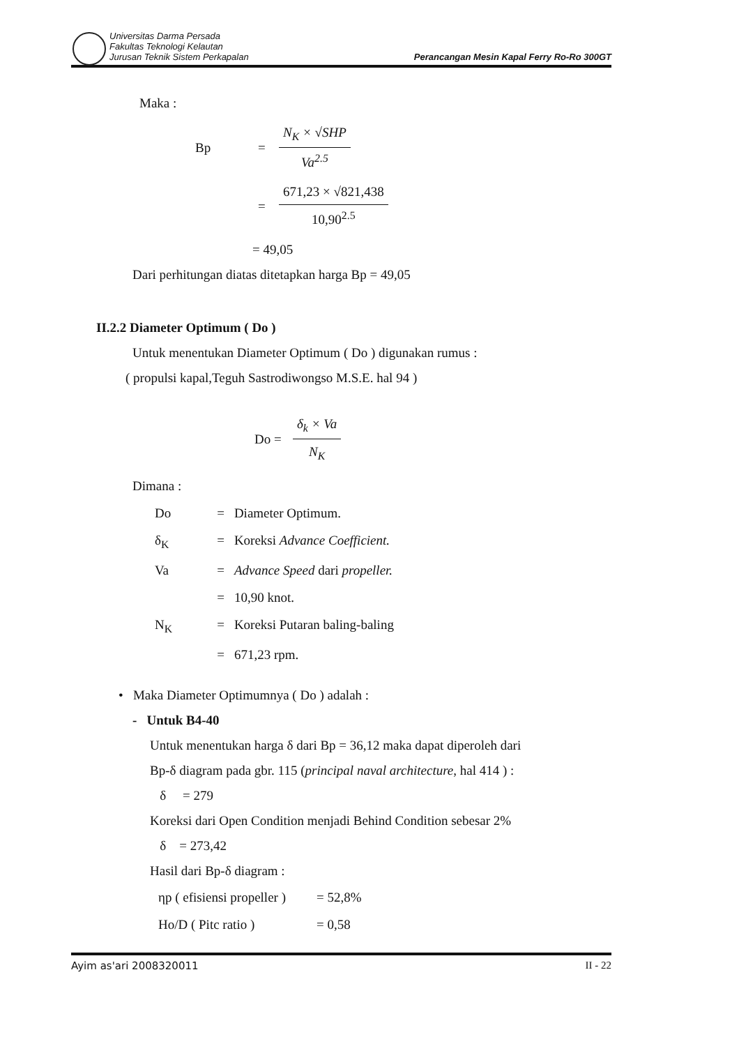Universitas Darma Persada
Fakultas Teknologi Kelautan
Jurusan Teknik Sistem Perkapalan
Perancangan Mesin Kapal Ferry Ro-Ro 300GT
Maka :
Bp = N<sub>K</sub> × √SHP Va<sup>2.5</sup>
= 671,23 × √821,438 10,90<sup>2.5</sup>
= 49,05
Dari perhitungan diatas ditetapkan harga Bp = 49,05
II.2.2 Diameter Optimum ( Do )
Untuk menentukan Diameter Optimum ( Do ) digunakan rumus :
( propulsi kapal,Teguh Sastrodiwongso M.S.E. hal 94 )
Do = δ<sub>k</sub> × Va N<sub>K</sub>
Dimana :
| Do | = | Diameter Optimum. |
| δ<sub>K</sub> | = | Koreksi Advance Coefficient. |
| Va | = | Advance Speed dari propeller. |
| | = | 10,90 knot. |
| N<sub>K</sub> | = | Koreksi Putaran baling-baling |
| | = | 671,23 rpm. |
• Maka Diameter Optimumnya ( Do ) adalah :
- Untuk B4-40
Untuk menentukan harga δ dari Bp = 36,12 maka dapat diperoleh dari
Bp-δ diagram pada gbr. 115 (principal naval architecture, hal 414 ) :
δ = 279
Koreksi dari Open Condition menjadi Behind Condition sebesar 2%
δ = 273,42
Hasil dari Bp-δ diagram :
| ηp ( efisiensi propeller ) | = 52,8% |
| Ho/D ( Pitc ratio ) | = 0,58 |
Ayim as'ari 2008320011 II - 22